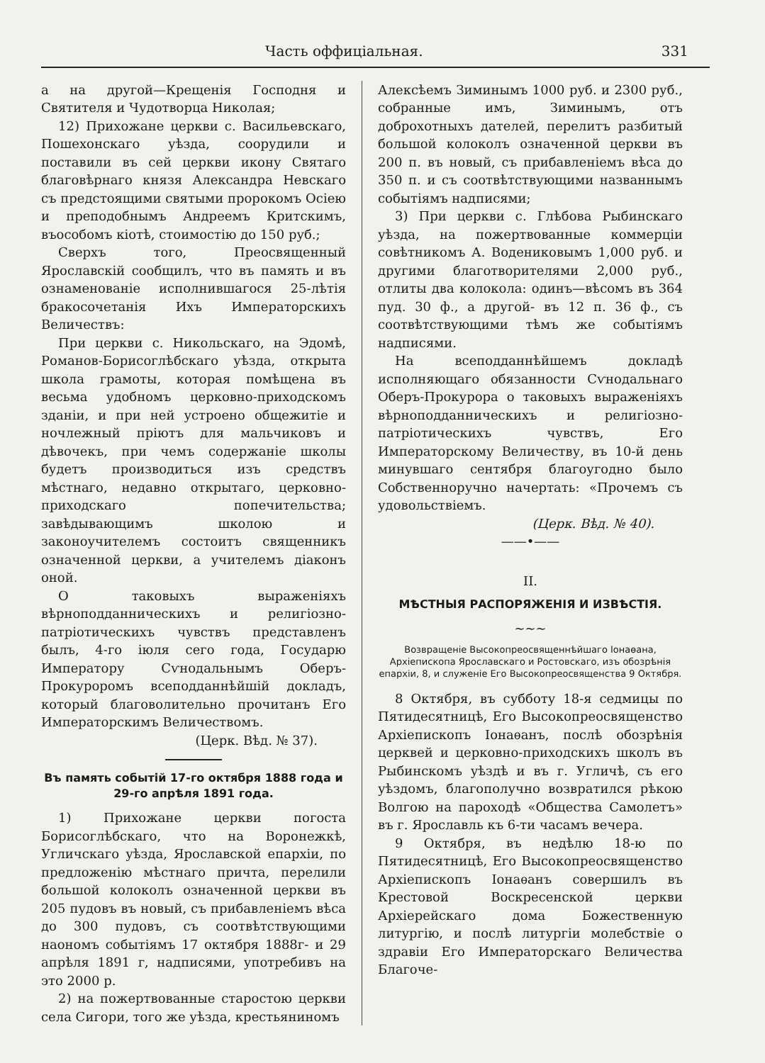Часть оффиціальная. 331
а на другой—Крещенія Господня и Святителя и Чудотворца Николая;
12) Прихожане церкви с. Васильевскаго, Пошехонскаго уѣзда, соорудили и поставили въ сей церкви икону Святаго благовѣрнаго князя Александра Невскаго съ предстоящими святыми пророкомъ Осіею и преподобнымъ Андреемъ Критскимъ, въособомъ кіотѣ, стоимостію до 150 руб.;
Сверхъ того, Преосвященный Ярославскій сообщилъ, что въ память и въ ознаменованіе исполнившагося 25-лѣтія бракосочетанія Ихъ Императорскихъ Величествъ:
При церкви с. Никольскаго, на Эдомѣ, Романов-Борисоглѣбскаго уѣзда, открыта школа грамоты, которая помѣщена въ весьма удобномъ церковно-приходскомъ зданіи, и при ней устроено общежитіе и ночлежный пріютъ для мальчиковъ и дѣвочекъ, при чемъ содержаніе школы будетъ производиться изъ средствъ мѣстнаго, недавно открытаго, церковно-приходскаго попечительства; завѣдывающимъ школою и законоучителемъ состоитъ священникъ означенной церкви, а учителемъ діаконъ оной.
О таковыхъ выраженіяхъ вѣрноподданническихъ и религіозно-патріотическихъ чувствъ представленъ былъ, 4-го іюля сего года, Государю Императору Сѵнодальнымъ Оберъ-Прокуроромъ всеподданнѣйшій докладъ, который благоволительно прочитанъ Его Императорскимъ Величествомъ.
(Церк. Вѣд. № 37).
Въ память событій 17-го октября 1888 года и 29-го апрѣля 1891 года.
1) Прихожане церкви погоста Борисоглѣбскаго, что на Воронежкѣ, Угличскаго уѣзда, Ярославской епархіи, по предложенію мѣстнаго причта, перелили большой колоколъ означенной церкви въ 205 пудовъ въ новый, съ прибавленіемъ вѣса до 300 пудовъ, съ соотвѣтствующими наономъ событіямъ 17 октября 1888г- и 29 апрѣля 1891 г, надписями, употребивъ на это 2000 р.
2) на пожертвованные старостою церкви села Сигори, того же уѣзда, крестьяниномъ
Алексѣемъ Зиминымъ 1000 руб. и 2300 руб., собранные имъ, Зиминымъ, отъ доброхотныхъ дателей, перелитъ разбитый большой колоколъ означенной церкви въ 200 п. въ новый, съ прибавленіемъ вѣса до 350 п. и съ соотвѣтствующими названнымъ событіямъ надписями;
3) При церкви с. Глѣбова Рыбинскаго уѣзда, на пожертвованные коммерціи совѣтникомъ А. Водениковымъ 1,000 руб. и другими благотворителями 2,000 руб., отлиты два колокола: одинъ—вѣсомъ въ 364 пуд. 30 ф., а другой- въ 12 п. 36 ф., съ соотвѣтствующими тѣмъ же событіямъ надписями.
На всеподданнѣйшемъ докладѣ исполняющаго обязанности Сѵнодальнаго Оберъ-Прокурора о таковыхъ выраженіяхъ вѣрноподданническихъ и религіозно-патріотическихъ чувствъ, Его Императорскому Величеству, въ 10-й день минувшаго сентября благоугодно было Собственноручно начертать: «Прочемъ съ удовольствіемъ.
(Церк. Вѣд. № 40).
——•——
II.
МѢСТНЫЯ РАСПОРЯЖЕНІЯ И ИЗВѢСТІЯ.
~~~
Возвращеніе Высокопреосвященнѣйшаго Іонаѳана, Архіепископа Ярославскаго и Ростовскаго, изъ обозрѣнія епархіи, 8, и служеніе Его Высокопреосвященства 9 Октября.
8 Октября, въ субботу 18-я седмицы по Пятидесятницѣ, Его Высокопреосвященство Архіепископъ Іонаѳанъ, послѣ обозрѣнія церквей и церковно-приходскихъ школъ въ Рыбинскомъ уѣздѣ и въ г. Угличѣ, съ его уѣздомъ, благополучно возвратился рѣкою Волгою на пароходѣ «Общества Самолетъ» въ г. Ярославль къ 6-ти часамъ вечера.
9 Октября, въ недѣлю 18-ю по Пятидесятницѣ, Его Высокопреосвященство Архіепископъ Іонаѳанъ совершилъ въ Крестовой Воскресенской церкви Архіерейскаго дома Божественную литургію, и послѣ литургіи молебствіе о здравіи Его Императорскаго Величества Благоче-